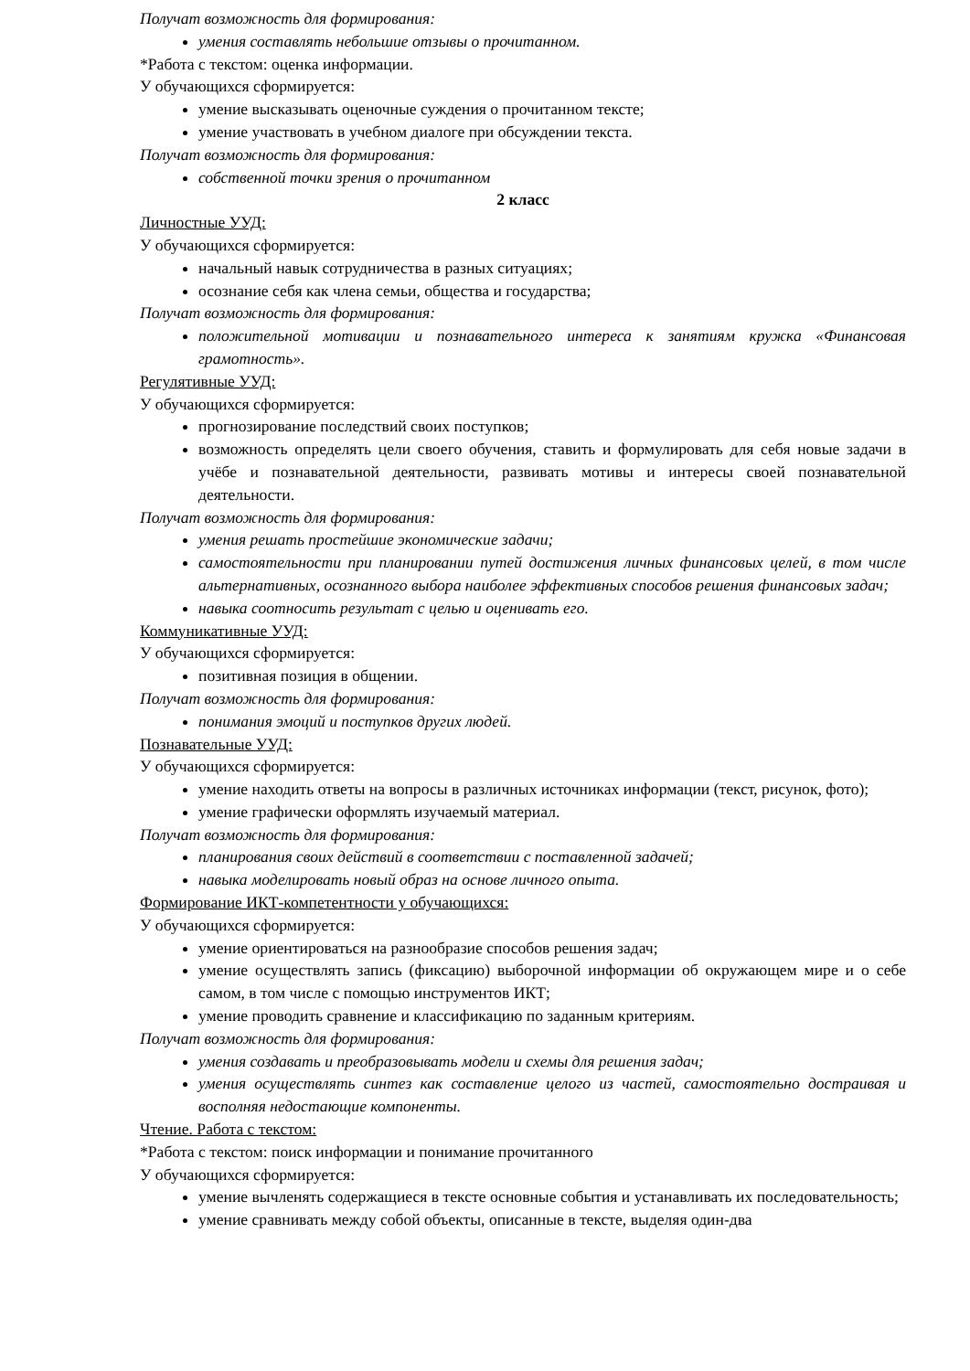Получат возможность для формирования:
умения составлять небольшие отзывы о прочитанном.
*Работа с текстом: оценка информации.
У обучающихся сформируется:
умение высказывать оценочные суждения о прочитанном тексте;
умение участвовать в учебном диалоге при обсуждении текста.
Получат возможность для формирования:
собственной точки зрения о прочитанном
2 класс
Личностные УУД:
У обучающихся сформируется:
начальный навык сотрудничества в разных ситуациях;
осознание себя как члена семьи, общества и государства;
Получат возможность для формирования:
положительной мотивации и познавательного интереса к занятиям кружка «Финансовая грамотность».
Регулятивные УУД:
У обучающихся сформируется:
прогнозирование последствий своих поступков;
возможность определять цели своего обучения, ставить и формулировать для себя новые задачи в учёбе и познавательной деятельности, развивать мотивы и интересы своей познавательной деятельности.
Получат возможность для формирования:
умения решать простейшие экономические задачи;
самостоятельности при планировании путей достижения личных финансовых целей, в том числе альтернативных, осознанного выбора наиболее эффективных способов решения финансовых задач;
навыка соотносить результат с целью и оценивать его.
Коммуникативные УУД:
У обучающихся сформируется:
позитивная позиция в общении.
Получат возможность для формирования:
понимания эмоций и поступков других людей.
Познавательные УУД:
У обучающихся сформируется:
умение находить ответы на вопросы в различных источниках информации (текст, рисунок, фото);
умение графически оформлять изучаемый материал.
Получат возможность для формирования:
планирования своих действий в соответствии с поставленной задачей;
навыка моделировать новый образ на основе личного опыта.
Формирование ИКТ-компетентности у обучающихся:
У обучающихся сформируется:
умение ориентироваться на разнообразие способов решения задач;
умение осуществлять запись (фиксацию) выборочной информации об окружающем мире и о себе самом, в том числе с помощью инструментов ИКТ;
умение проводить сравнение и классификацию по заданным критериям.
Получат возможность для формирования:
умения создавать и преобразовывать модели и схемы для решения задач;
умения осуществлять синтез как составление целого из частей, самостоятельно достраивая и восполняя недостающие компоненты.
Чтение. Работа с текстом:
*Работа с текстом: поиск информации и понимание прочитанного
У обучающихся сформируется:
умение вычленять содержащиеся в тексте основные события и устанавливать их последовательность;
умение сравнивать между собой объекты, описанные в тексте, выделяя один-два